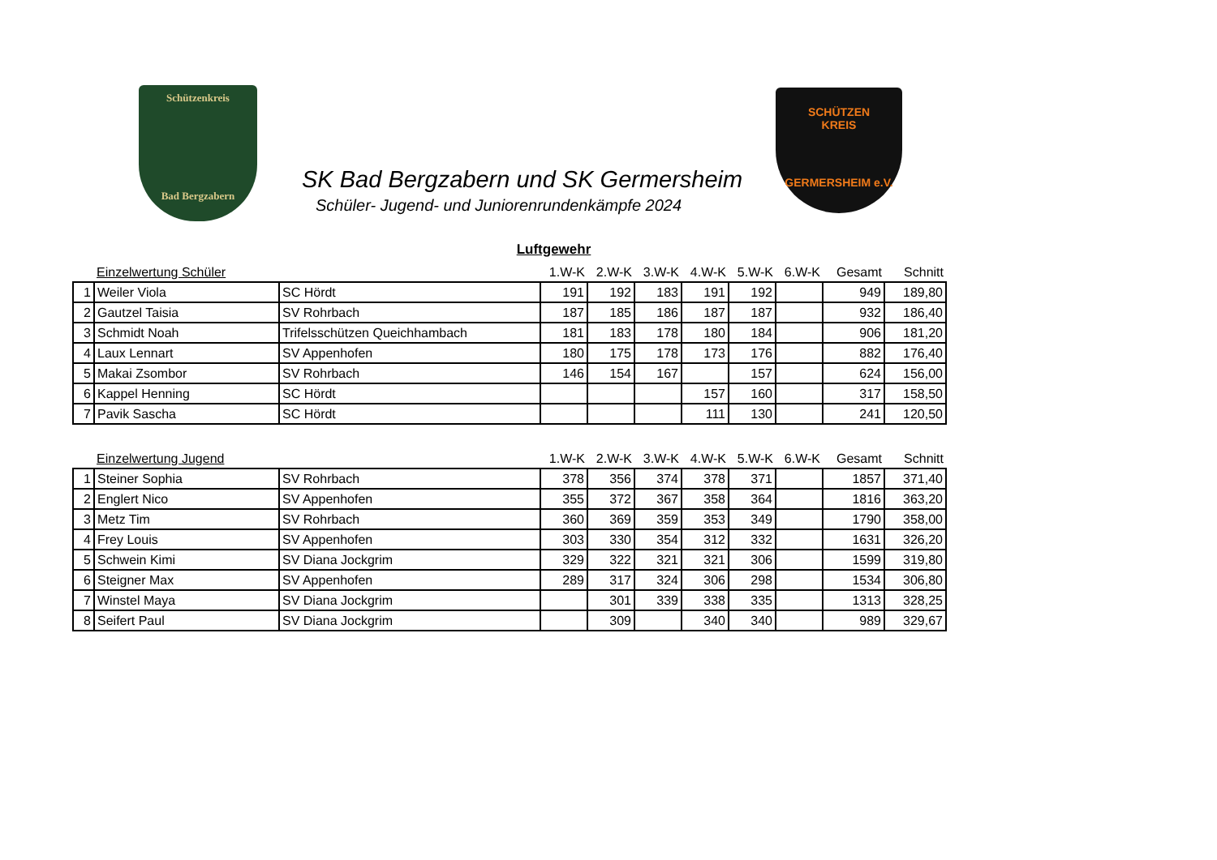Schützenkreis
Bad Bergzabern
SK Bad Bergzabern und SK Germersheim
Schüler- Jugend- und Juniorenrundenkämpfe 2024
SCHÜTZEN
KREIS
GERMERSHEIM e.V.
Luftgewehr
| | Einzelwertung Schüler | | 1.W-K | 2.W-K | 3.W-K | 4.W-K | 5.W-K | 6.W-K | Gesamt | Schnitt |
| 1 | Weiler Viola | SC Hördt | 191 | 192 | 183 | 191 | 192 | | 949 | 189,80 |
| 2 | Gautzel Taisia | SV Rohrbach | 187 | 185 | 186 | 187 | 187 | | 932 | 186,40 |
| 3 | Schmidt Noah | Trifelsschützen Queichhambach | 181 | 183 | 178 | 180 | 184 | | 906 | 181,20 |
| 4 | Laux Lennart | SV Appenhofen | 180 | 175 | 178 | 173 | 176 | | 882 | 176,40 |
| 5 | Makai Zsombor | SV Rohrbach | 146 | 154 | 167 | | 157 | | 624 | 156,00 |
| 6 | Kappel Henning | SC Hördt | | | | 157 | 160 | | 317 | 158,50 |
| 7 | Pavik Sascha | SC Hördt | | | | 111 | 130 | | 241 | 120,50 |
| | Einzelwertung Jugend | | 1.W-K | 2.W-K | 3.W-K | 4.W-K | 5.W-K | 6.W-K | Gesamt | Schnitt |
| 1 | Steiner Sophia | SV Rohrbach | 378 | 356 | 374 | 378 | 371 | | 1857 | 371,40 |
| 2 | Englert Nico | SV Appenhofen | 355 | 372 | 367 | 358 | 364 | | 1816 | 363,20 |
| 3 | Metz Tim | SV Rohrbach | 360 | 369 | 359 | 353 | 349 | | 1790 | 358,00 |
| 4 | Frey Louis | SV Appenhofen | 303 | 330 | 354 | 312 | 332 | | 1631 | 326,20 |
| 5 | Schwein Kimi | SV Diana Jockgrim | 329 | 322 | 321 | 321 | 306 | | 1599 | 319,80 |
| 6 | Steigner Max | SV Appenhofen | 289 | 317 | 324 | 306 | 298 | | 1534 | 306,80 |
| 7 | Winstel Maya | SV Diana Jockgrim | | 301 | 339 | 338 | 335 | | 1313 | 328,25 |
| 8 | Seifert Paul | SV Diana Jockgrim | | 309 | | 340 | 340 | | 989 | 329,67 |